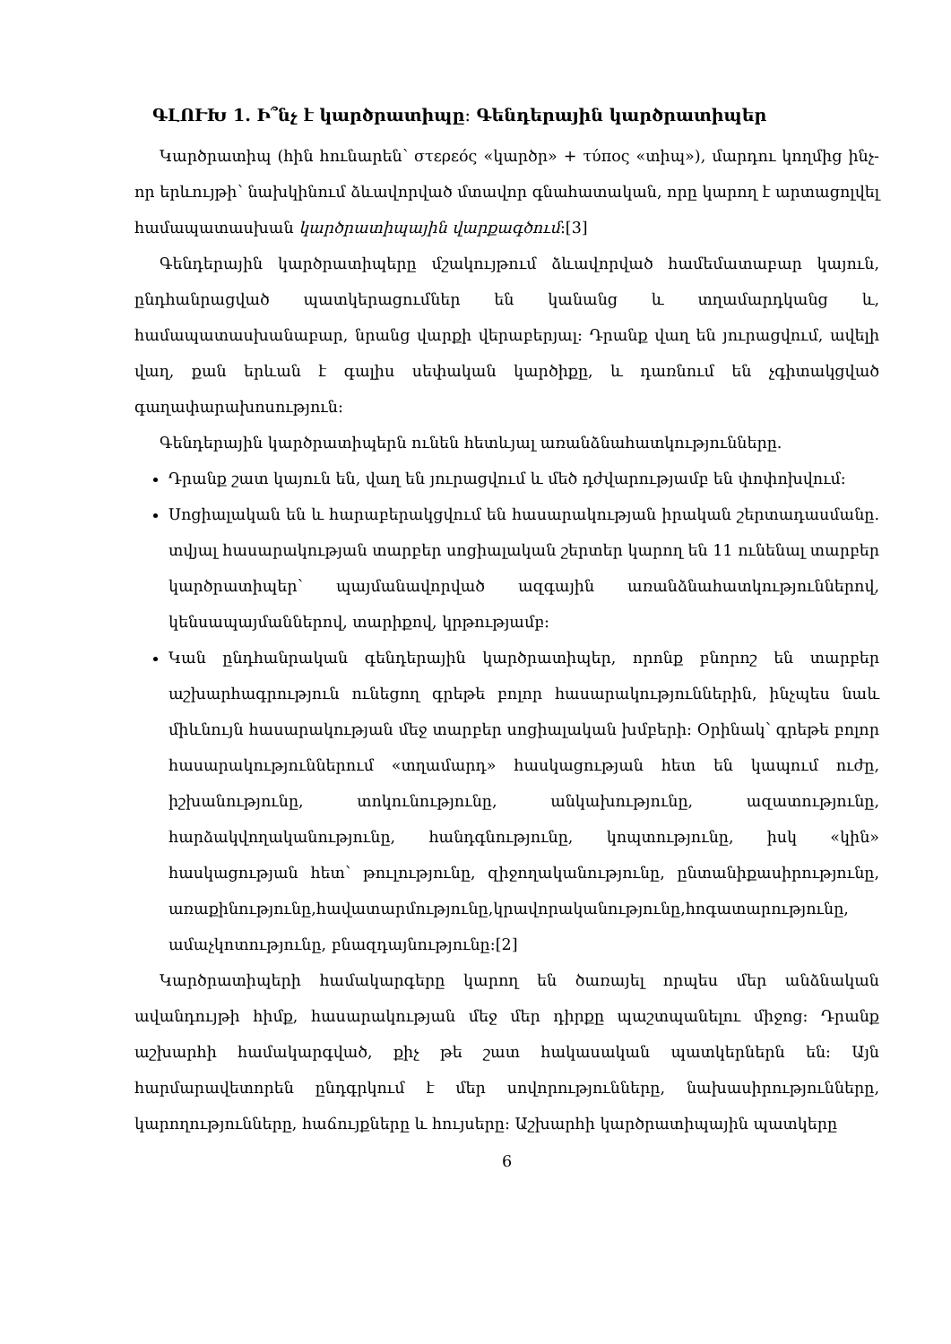ԳԼՈՒԽ 1․ Ի՞նչ է կարծրատիպը։ Գենդերային կարծրատիպեր
Կարծրատիպ (հին հունարեն՝ στερεός «կարծր» + τύπος «տիպ»), մարդու կողմից ինչ-որ երևույթի՝ նախկինում ձևավորված մտավոր գնահատական, որը կարող է արտացոլվել համապատասխան կարծրատիպային վարքագծում։[3]
Գենդերային կարծրատիպերը մշակույթում ձևավորված համեմատաբար կայուն, ընդհանրացված պատկերացումներ են կանանց և տղամարդկանց և, համապատասխանաբար, նրանց վարքի վերաբերյալ։ Դրանք վաղ են յուրացվում, ավելի վաղ, քան երևան է գալիս սեփական կարծիքը, և դառնում են չգիտակցված գաղափարախոսություն։
Գենդերային կարծրատիպերն ունեն հետևյալ առանձնահատկությունները.
Դրանք շատ կայուն են, վաղ են յուրացվում և մեծ դժվարությամբ են փոփոխվում։
Սոցիալական են և հարաբերակցվում են հասարակության իրական շերտադասմանը. տվյալ հասարակության տարբեր սոցիալական շերտեր կարող են 11 ունենալ տարբեր կարծրատիպեր՝ պայմանավորված ազգային առանձնահատկություններով, կենսապայմաններով, տարիքով, կրթությամբ։
Կան ընդհանրական գենդերային կարծրատիպեր, որոնք բնորոշ են տարբեր աշխարհագրություն ունեցող գրեթե բոլոր հասարակություններին, ինչպես նաև միևնույն հասարակության մեջ տարբեր սոցիալական խմբերի։ Օրինակ՝ գրեթե բոլոր հասարակություններում «տղամարդ» հասկացության հետ են կապում ուժը, իշխանությունը, տոկունությունը, անկախությունը, ազատությունը, հարձակվողականությունը, հանդգնությունը, կոպտությունը, իսկ «կին» հասկացության հետ՝ թուլությունը, զիջողականությունը, ընտանիքասիրությունը, առաքինությունը,հավատարմությունը,կրավորականությունը,հոգատարությունը, ամաչկոտությունը, բնազդայնությունը։[2]
Կարծրատիպերի համակարգերը կարող են ծառայել որպես մեր անձնական ավանդույթի հիմք, հասարակության մեջ մեր դիրքը պաշտպանելու միջոց։ Դրանք աշխարհի համակարգված, քիչ թե շատ հակասական պատկերներն են։ Այն հարմարավետորեն ընդգրկում է մեր սովորությունները, նախասիրությունները, կարողությունները, հաճույքները և հույսերը։ Աշխարհի կարծրատիպային պատկերը
6